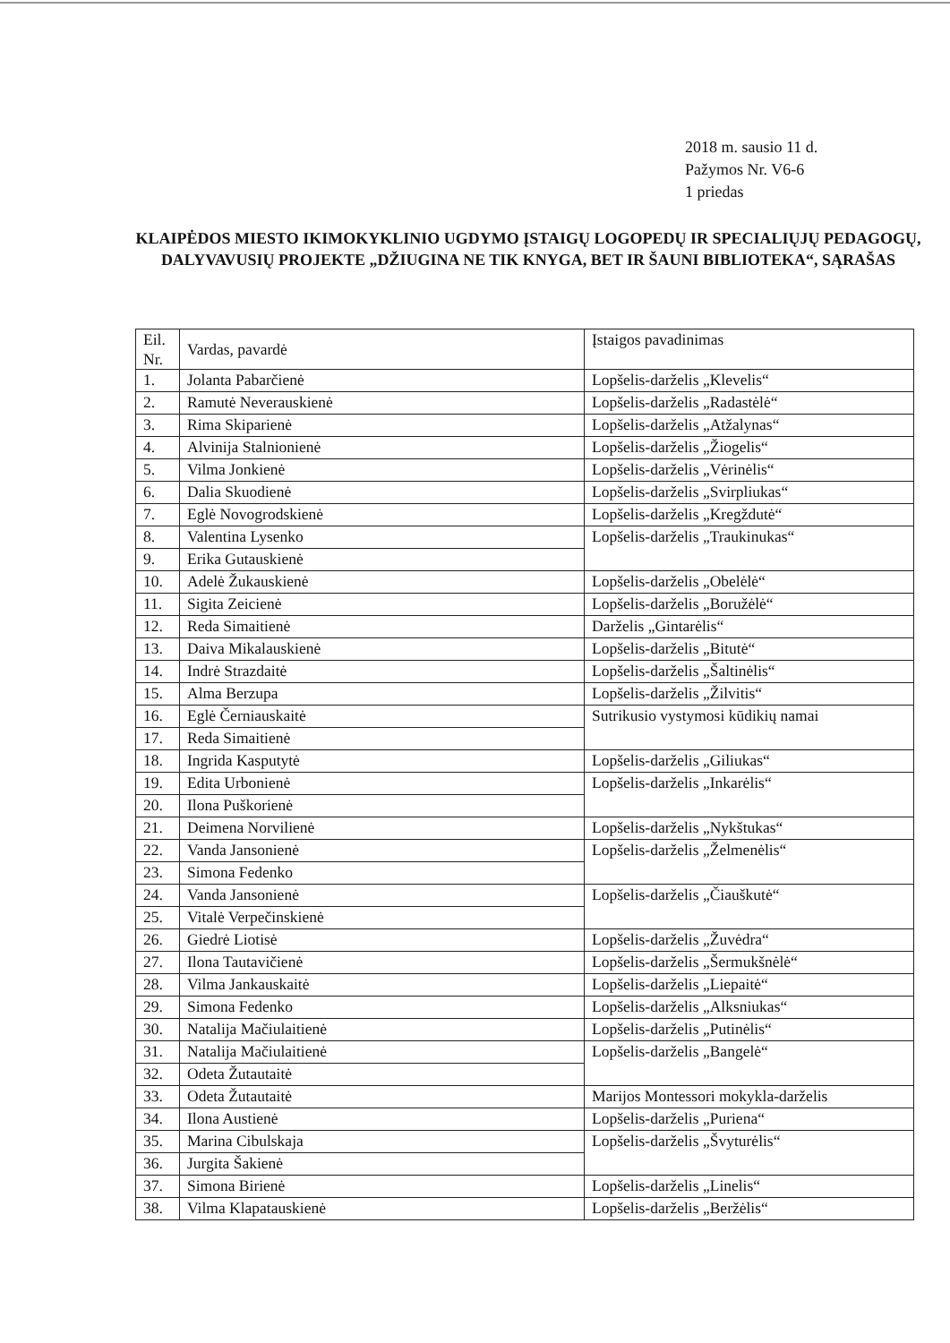2018 m. sausio 11 d.
Pažymos Nr. V6-6
1 priedas
KLAIPĖDOS MIESTO IKIMOKYKLINIO UGDYMO ĮSTAIGŲ LOGOPEDŲ IR SPECIALIŲJŲ PEDAGOGŲ, DALYVAVUSIŲ PROJEKTE „DŽIUGINA NE TIK KNYGA, BET IR ŠAUNI BIBLIOTEKA“, SĄRAŠAS
| Eil. Nr. | Vardas, pavardė | Įstaigos pavadinimas |
| --- | --- | --- |
| 1. | Jolanta Pabarčienė | Lopšelis-darželis „Klevelis“ |
| 2. | Ramutė Neverauskienė | Lopšelis-darželis „Radastėlė“ |
| 3. | Rima Skiparienė | Lopšelis-darželis „Atžalynas“ |
| 4. | Alvinija Stalnionienė | Lopšelis-darželis „Žiogelis“ |
| 5. | Vilma Jonkienė | Lopšelis-darželis „Vėrinėlis“ |
| 6. | Dalia Skuodienė | Lopšelis-darželis „Svirpliukas“ |
| 7. | Eglė Novogrodskienė | Lopšelis-darželis „Kregždutė“ |
| 8. | Valentina Lysenko | Lopšelis-darželis „Traukinukas“ |
| 9. | Erika Gutauskienė | |
| 10. | Adelė Žukauskienė | Lopšelis-darželis „Obelėlė“ |
| 11. | Sigita Zeicienė | Lopšelis-darželis „Boružėlė“ |
| 12. | Reda Simaitienė | Darželis „Gintarėlis“ |
| 13. | Daiva Mikalauskienė | Lopšelis-darželis „Bitutė“ |
| 14. | Indrė Strazdaitė | Lopšelis-darželis „Šaltinėlis“ |
| 15. | Alma Berzupa | Lopšelis-darželis „Žilvitis“ |
| 16. | Eglė Černiauskaitė | Sutrikusio vystymosi kūdikių namai |
| 17. | Reda Simaitienė | |
| 18. | Ingrida Kasputytė | Lopšelis-darželis „Giliukas“ |
| 19. | Edita Urbonienė | Lopšelis-darželis „Inkarėlis“ |
| 20. | Ilona Puškorienė | |
| 21. | Deimena Norvilienė | Lopšelis-darželis „Nykštukas“ |
| 22. | Vanda Jansonienė | Lopšelis-darželis „Želmenėlis“ |
| 23. | Simona Fedenko | |
| 24. | Vanda Jansonienė | Lopšelis-darželis „Čiauškutė“ |
| 25. | Vitalė Verpečinskienė | |
| 26. | Giedrė Liotisė | Lopšelis-darželis „Žuvėdra“ |
| 27. | Ilona Tautavičienė | Lopšelis-darželis „Šermukšnėlė“ |
| 28. | Vilma Jankauskaitė | Lopšelis-darželis „Liepaitė“ |
| 29. | Simona Fedenko | Lopšelis-darželis „Alksniukas“ |
| 30. | Natalija Mačiulaitienė | Lopšelis-darželis „Putinėlis“ |
| 31. | Natalija Mačiulaitienė | Lopšelis-darželis „Bangelė“ |
| 32. | Odeta Žutautaitė | |
| 33. | Odeta Žutautaitė | Marijos Montessori mokykla-darželis |
| 34. | Ilona Austienė | Lopšelis-darželis „Puriena“ |
| 35. | Marina Cibulskaja | Lopšelis-darželis „Švyturėlis“ |
| 36. | Jurgita Šakienė | |
| 37. | Simona Birienė | Lopšelis-darželis „Linelis“ |
| 38. | Vilma Klapatauskienė | Lopšelis-darželis „Beržėlis“ |